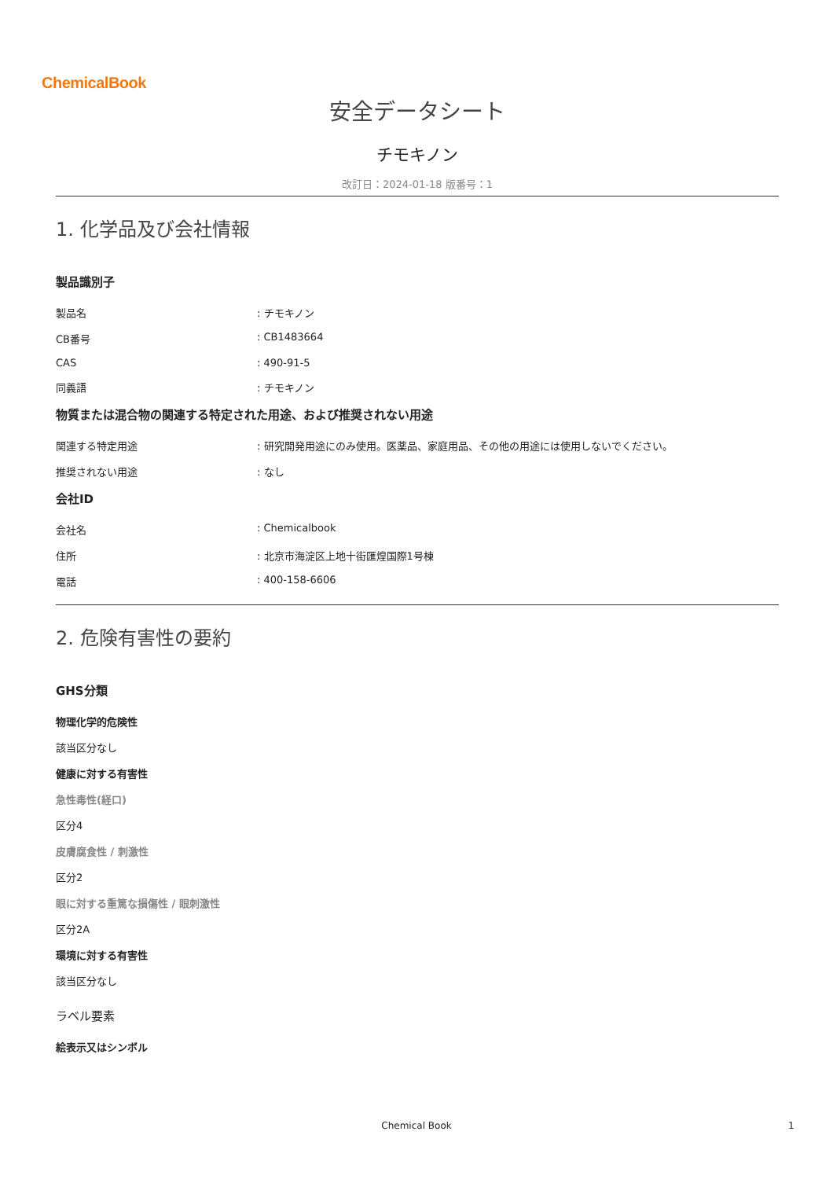ChemicalBook
安全データシート
チモキノン
改訂日：2024-01-18 版番号：1
1. 化学品及び会社情報
製品識別子
製品名: チモキノン
CB番号: CB1483664
CAS: 490-91-5
同義語: チモキノン
物質または混合物の関連する特定された用途、および推奨されない用途
関連する特定用途: 研究開発用途にのみ使用。医薬品、家庭用品、その他の用途には使用しないでください。
推奨されない用途: なし
会社ID
会社名: Chemicalbook
住所: 北京市海淀区上地十街匯煌国際1号棟
電話: 400-158-6606
2. 危険有害性の要約
GHS分類
物理化学的危険性
該当区分なし
健康に対する有害性
急性毒性(経口)
区分4
皮膚腐食性 / 刺激性
区分2
眼に対する重篤な損傷性 / 眼刺激性
区分2A
環境に対する有害性
該当区分なし
ラベル要素
絵表示又はシンボル
Chemical Book 1